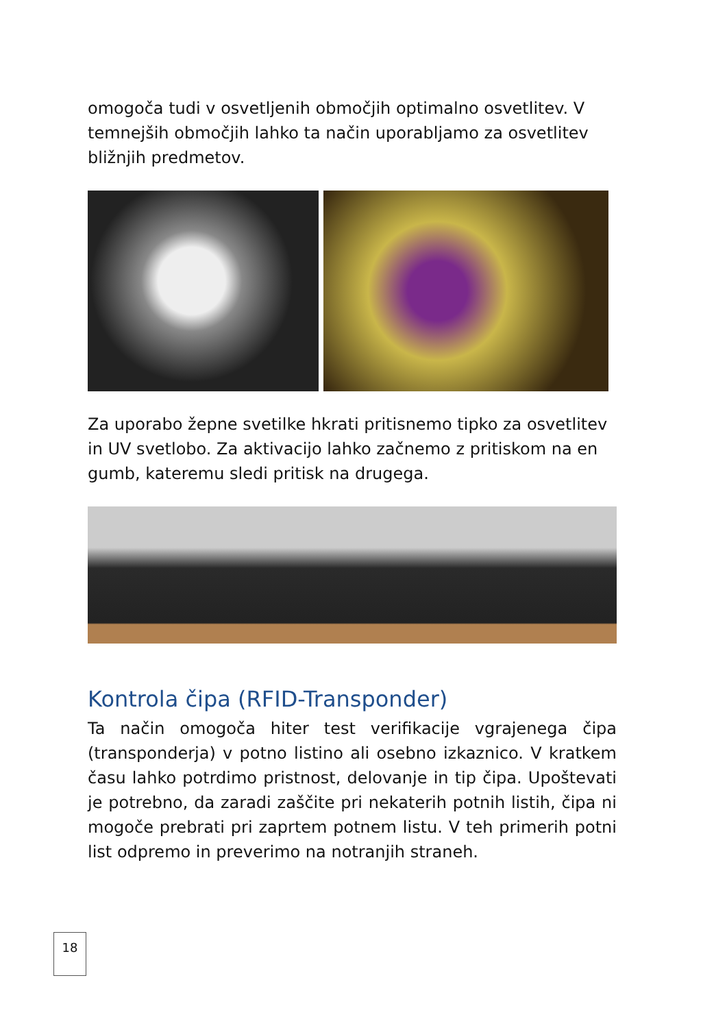omogoča tudi v osvetljenih območjih optimalno osvetlitev. V temnejših območjih lahko ta način uporabljamo za osvetlitev bližnjih predmetov.
Za uporabo žepne svetilke hkrati pritisnemo tipko za osvetlitev in UV svetlobo. Za aktivacijo lahko začnemo z pritiskom na en gumb, kateremu sledi pritisk na drugega.
Kontrola čipa (RFID-Transponder)
Ta način omogoča hiter test verifikacije vgrajenega čipa (transponderja) v potno listino ali osebno izkaznico. V kratkem času lahko potrdimo pristnost, delovanje in tip čipa. Upoštevati je potrebno, da zaradi zaščite pri nekaterih potnih listih, čipa ni mogoče prebrati pri zaprtem potnem listu. V teh primerih potni list odpremo in preverimo na notranjih straneh.
18